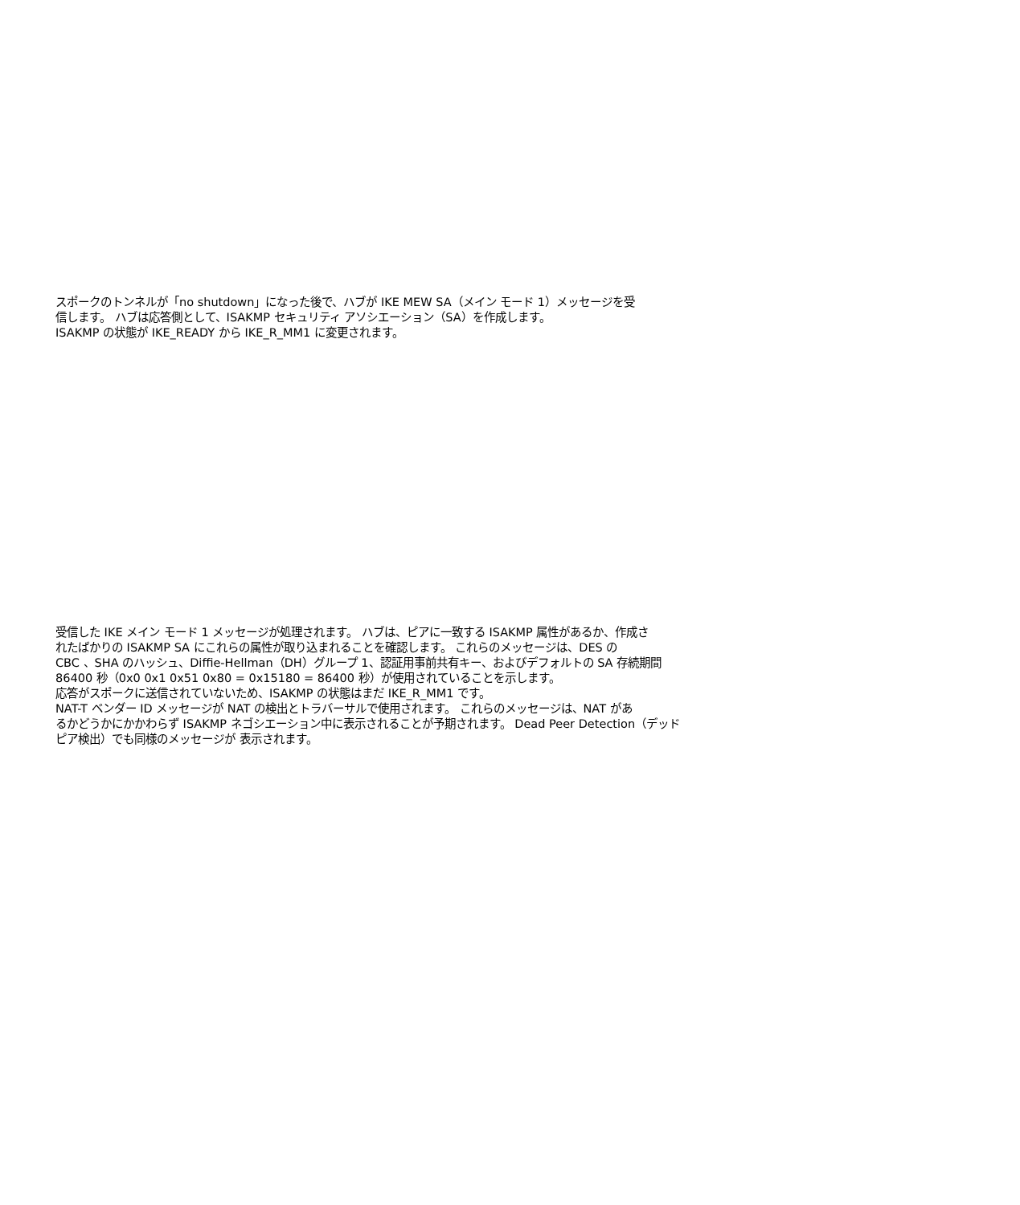スポークのトンネルが「no shutdown」になった後で、ハブが IKE MEW SA（メイン モード 1）メッセージを受
信します。 ハブは応答側として、ISAKMP セキュリティ アソシエーション（SA）を作成します。
ISAKMP の状態が IKE_READY から IKE_R_MM1 に変更されます。
受信した IKE メイン モード 1 メッセージが処理されます。 ハブは、ピアに一致する ISAKMP 属性があるか、作成さ
れたばかりの ISAKMP SA にこれらの属性が取り込まれることを確認します。 これらのメッセージは、DES の
CBC 、SHA のハッシュ、Diffie-Hellman（DH）グループ 1、認証用事前共有キー、およびデフォルトの SA 存続期間
86400 秒（0x0 0x1 0x51 0x80 = 0x15180 = 86400 秒）が使用されていることを示します。
応答がスポークに送信されていないため、ISAKMP の状態はまだ IKE_R_MM1 です。
NAT-T ベンダー ID メッセージが NAT の検出とトラバーサルで使用されます。 これらのメッセージは、NAT があ
るかどうかにかかわらず ISAKMP ネゴシエーション中に表示されることが予期されます。 Dead Peer Detection（デッド
ピア検出）でも同様のメッセージが 表示されます。